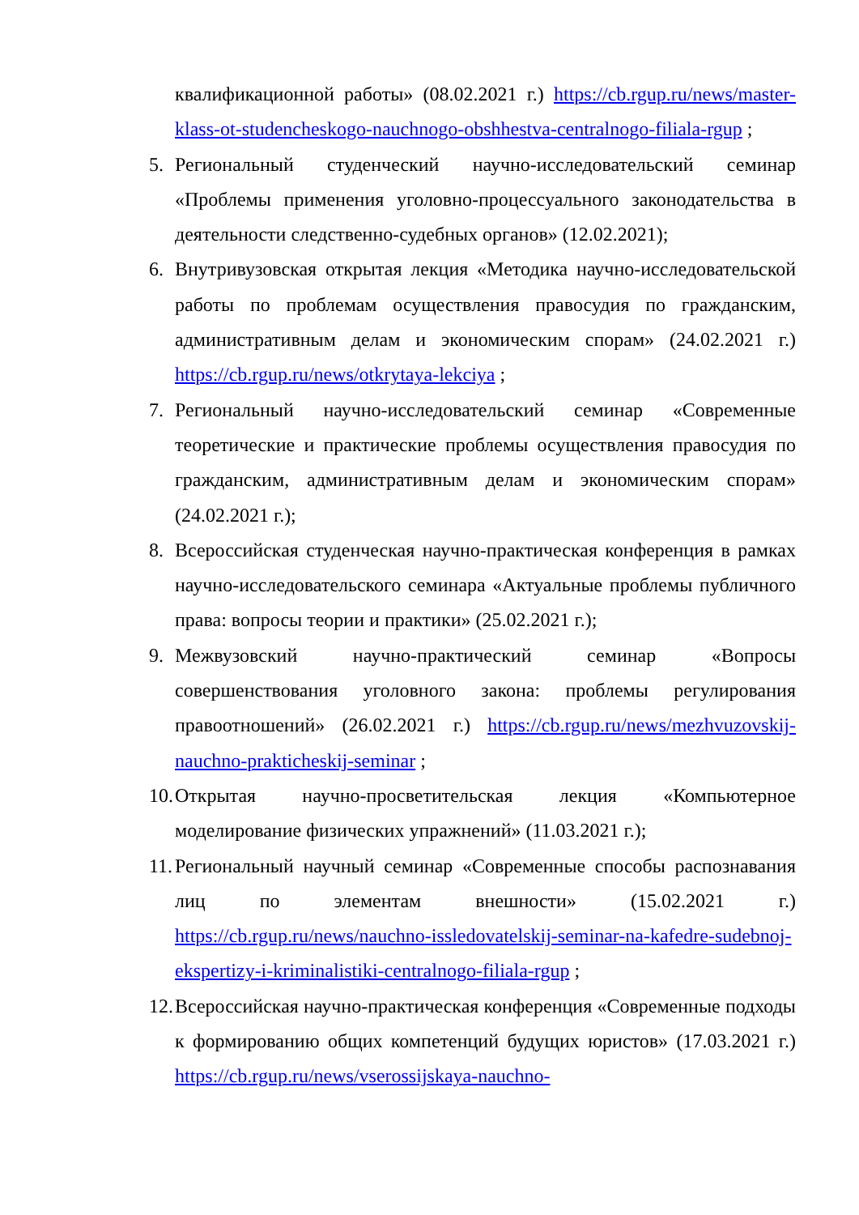квалификационной работы» (08.02.2021 г.) https://cb.rgup.ru/news/master-klass-ot-studencheskogo-nauchnogo-obshhestva-centralnogo-filiala-rgup ;
5. Региональный студенческий научно-исследовательский семинар «Проблемы применения уголовно-процессуального законодательства в деятельности следственно-судебных органов» (12.02.2021);
6. Внутривузовская открытая лекция «Методика научно-исследовательской работы по проблемам осуществления правосудия по гражданским, административным делам и экономическим спорам» (24.02.2021 г.) https://cb.rgup.ru/news/otkrytaya-lekciya ;
7. Региональный научно-исследовательский семинар «Современные теоретические и практические проблемы осуществления правосудия по гражданским, административным делам и экономическим спорам» (24.02.2021 г.);
8. Всероссийская студенческая научно-практическая конференция в рамках научно-исследовательского семинара «Актуальные проблемы публичного права: вопросы теории и практики» (25.02.2021 г.);
9. Межвузовский научно-практический семинар «Вопросы совершенствования уголовного закона: проблемы регулирования правоотношений» (26.02.2021 г.) https://cb.rgup.ru/news/mezhvuzovskij-nauchno-prakticheskij-seminar ;
10. Открытая научно-просветительская лекция «Компьютерное моделирование физических упражнений» (11.03.2021 г.);
11. Региональный научный семинар «Современные способы распознавания лиц по элементам внешности» (15.02.2021 г.) https://cb.rgup.ru/news/nauchno-issledovatelskij-seminar-na-kafedre-sudebnoj-ekspertizy-i-kriminalistiki-centralnogo-filiala-rgup ;
12. Всероссийская научно-практическая конференция «Современные подходы к формированию общих компетенций будущих юристов» (17.03.2021 г.) https://cb.rgup.ru/news/vserossijskaya-nauchno-